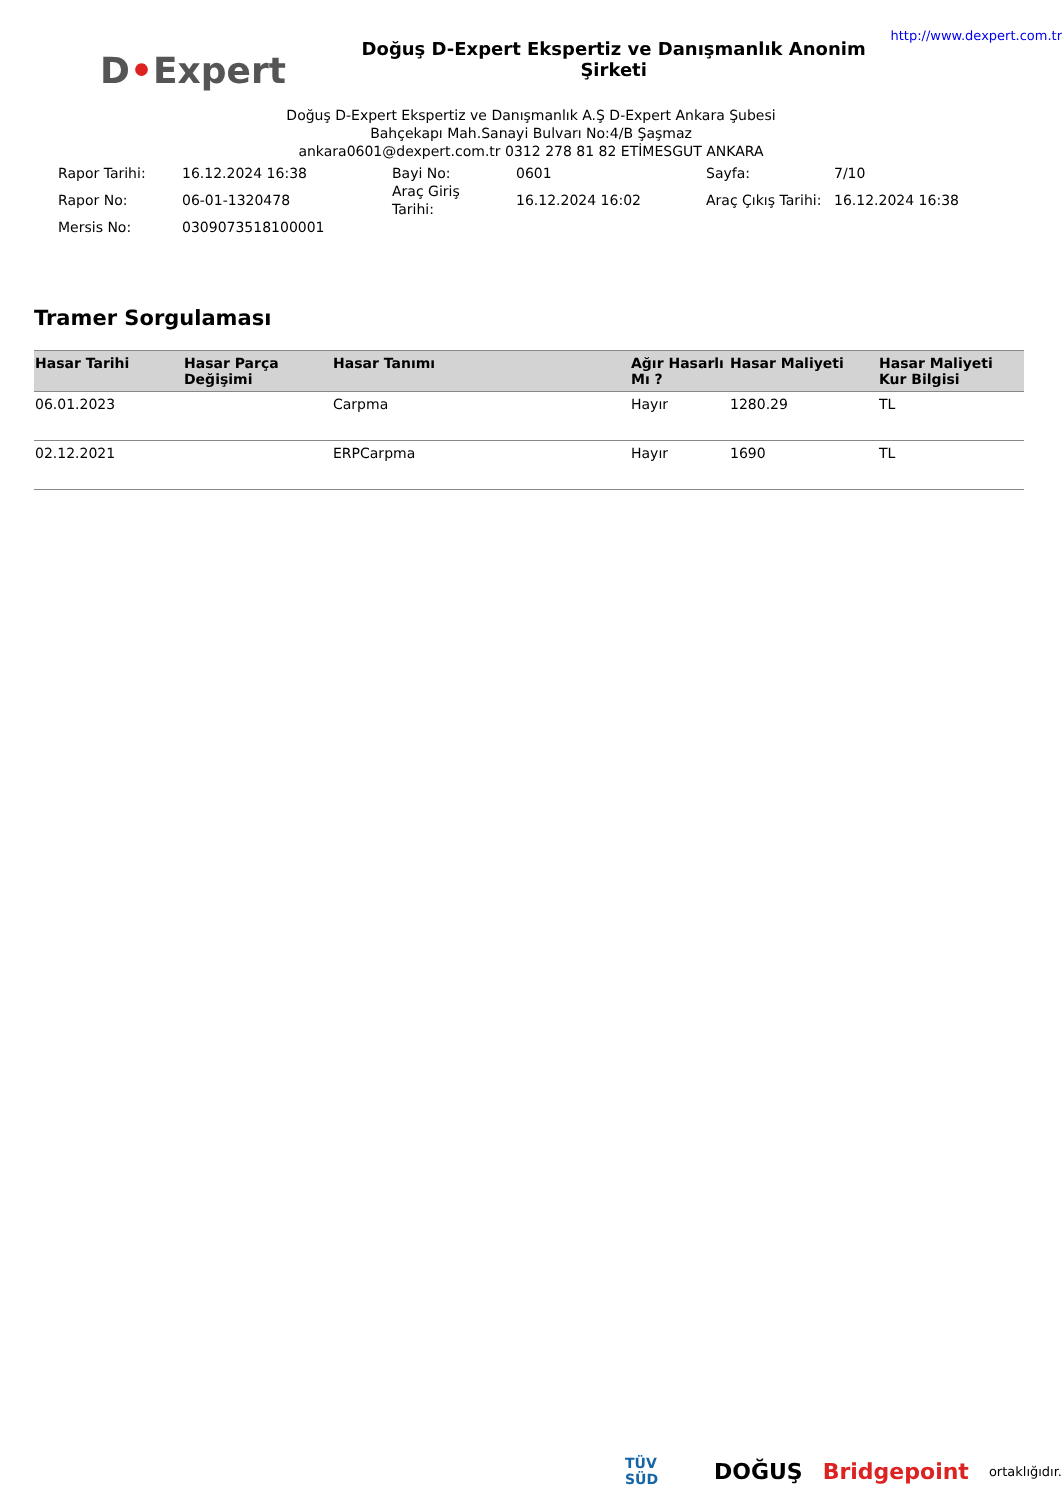D•Expert
Doğuş D-Expert Ekspertiz ve Danışmanlık Anonim Şirketi
http://www.dexpert.com.tr
Doğuş D-Expert Ekspertiz ve Danışmanlık A.Ş D-Expert Ankara Şubesi
Bahçekapı Mah.Sanayi Bulvarı No:4/B Şaşmaz
ankara0601@dexpert.com.tr 0312 278 81 82 ETİMESGUT ANKARA
| Rapor Tarihi: | 16.12.2024 16:38 | Bayi No: | 0601 | Sayfa: | 7/10 |
| Rapor No: | 06-01-1320478 | Araç Giriş Tarihi: | 16.12.2024 16:02 | Araç Çıkış Tarihi: | 16.12.2024 16:38 |
| Mersis No: | 0309073518100001 | | | | |
Tramer Sorgulaması
| Hasar Tarihi | Hasar Parça Değişimi | Hasar Tanımı | Ağır Hasarlı Mı ? | Hasar Maliyeti | Hasar Maliyeti Kur Bilgisi |
| --- | --- | --- | --- | --- | --- |
| 06.01.2023 | | Carpma | Hayır | 1280.29 | TL |
| 02.12.2021 | | ERPCarpma | Hayır | 1690 | TL |
TÜV SÜD DOĞUŞ Bridgepoint ortaklığıdır.